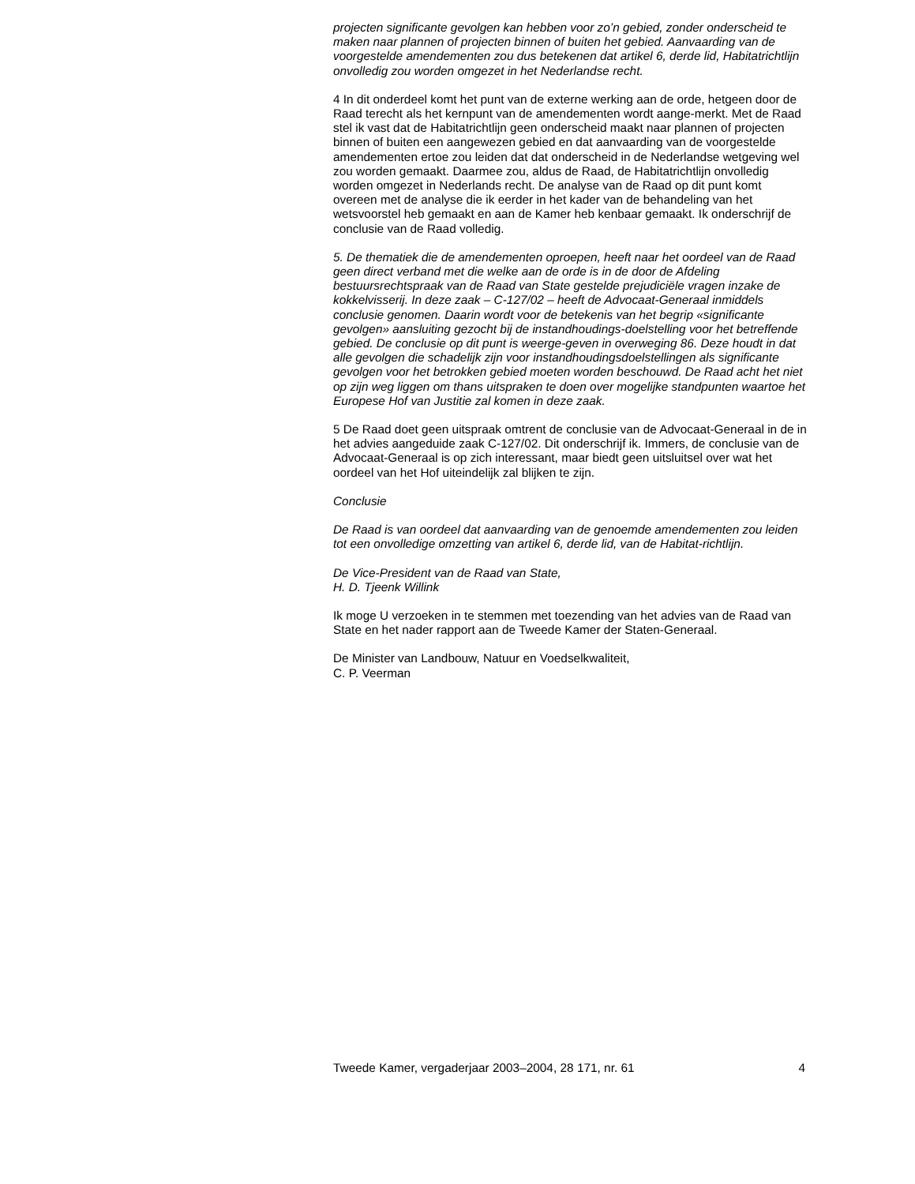projecten significante gevolgen kan hebben voor zo’n gebied, zonder onderscheid te maken naar plannen of projecten binnen of buiten het gebied. Aanvaarding van de voorgestelde amendementen zou dus betekenen dat artikel 6, derde lid, Habitatrichtlijn onvolledig zou worden omgezet in het Nederlandse recht.
4 In dit onderdeel komt het punt van de externe werking aan de orde, hetgeen door de Raad terecht als het kernpunt van de amendementen wordt aange-merkt. Met de Raad stel ik vast dat de Habitatrichtlijn geen onderscheid maakt naar plannen of projecten binnen of buiten een aangewezen gebied en dat aanvaarding van de voorgestelde amendementen ertoe zou leiden dat dat onderscheid in de Nederlandse wetgeving wel zou worden gemaakt. Daarmee zou, aldus de Raad, de Habitatrichtlijn onvolledig worden omgezet in Nederlands recht. De analyse van de Raad op dit punt komt overeen met de analyse die ik eerder in het kader van de behandeling van het wetsvoorstel heb gemaakt en aan de Kamer heb kenbaar gemaakt. Ik onderschrijf de conclusie van de Raad volledig.
5. De thematiek die de amendementen oproepen, heeft naar het oordeel van de Raad geen direct verband met die welke aan de orde is in de door de Afdeling bestuursrechtspraak van de Raad van State gestelde prejudiciële vragen inzake de kokkelvisserij. In deze zaak – C-127/02 – heeft de Advocaat-Generaal inmiddels conclusie genomen. Daarin wordt voor de betekenis van het begrip «significante gevolgen» aansluiting gezocht bij de instandhoudings-doelstelling voor het betreffende gebied. De conclusie op dit punt is weerge-geven in overweging 86. Deze houdt in dat alle gevolgen die schadelijk zijn voor instandhoudingsdoelstellingen als significante gevolgen voor het betrokken gebied moeten worden beschouwd. De Raad acht het niet op zijn weg liggen om thans uitspraken te doen over mogelijke standpunten waartoe het Europese Hof van Justitie zal komen in deze zaak.
5 De Raad doet geen uitspraak omtrent de conclusie van de Advocaat-Generaal in de in het advies aangeduide zaak C-127/02. Dit onderschrijf ik. Immers, de conclusie van de Advocaat-Generaal is op zich interessant, maar biedt geen uitsluitsel over wat het oordeel van het Hof uiteindelijk zal blijken te zijn.
Conclusie
De Raad is van oordeel dat aanvaarding van de genoemde amendementen zou leiden tot een onvolledige omzetting van artikel 6, derde lid, van de Habitat-richtlijn.
De Vice-President van de Raad van State,
H. D. Tjeenk Willink
Ik moge U verzoeken in te stemmen met toezending van het advies van de Raad van State en het nader rapport aan de Tweede Kamer der Staten-Generaal.
De Minister van Landbouw, Natuur en Voedselkwaliteit,
C. P. Veerman
Tweede Kamer, vergaderjaar 2003–2004, 28 171, nr. 61 4